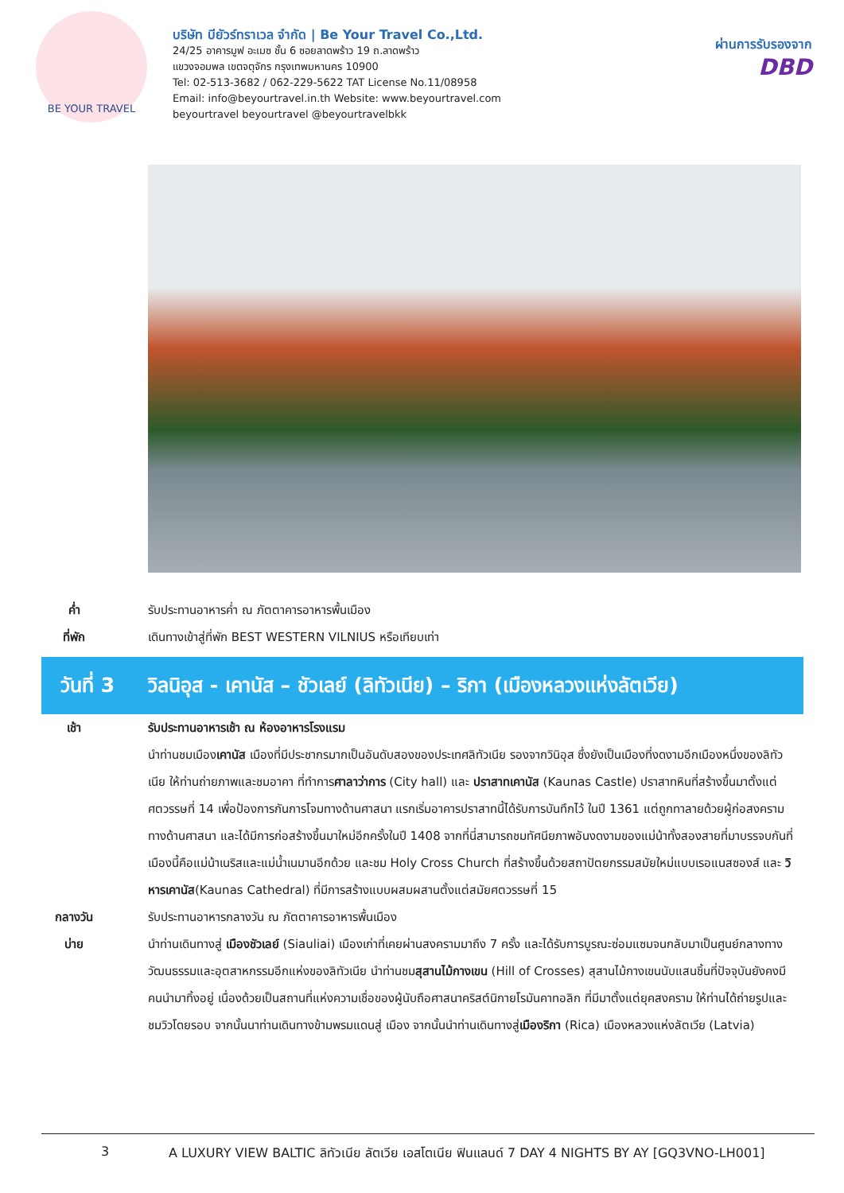BE YOUR TRAVEL
บริษัท บียัวร์ทราเวล จำกัด | Be Your Travel Co.,Ltd.
24/25 อาคารมูฟ อะเมซ ชั้น 6 ซอยลาดพร้าว 19 ถ.ลาดพร้าว
แขวงจอมพล เขตจตุจักร กรุงเทพมหานคร 10900
Tel: 02-513-3682 / 062-229-5622 TAT License No.11/08958
Email: info@beyourtravel.in.th Website: www.beyourtravel.com
beyourtravel beyourtravel @beyourtravelbkk
ผ่านการรับรองจาก
DBD
ค่ำ รับประทานอาหารค่ำ ณ ภัตตาคารอาหารพื้นเมือง
ที่พัก เดินทางเข้าสู่ที่พัก BEST WESTERN VILNIUS หรือเทียบเท่า
วันที่ 3 วิลนิอุส - เคานัส – ชัวเลย์ (ลิทัวเนีย) – ริกา (เมืองหลวงแห่งลัตเวีย)
เช้า รับประทานอาหารเช้า ณ ห้องอาหารโรงแรม
นำท่านชมเมืองเคานัส เมืองที่มีประชากรมากเป็นอันดับสองของประเทศลิทัวเนีย รองจากวินิอุส ซึ่งยังเป็นเมืองที่งดงามอีกเมืองหนึ่งของลิทัวเนีย ให้ท่านถ่ายภาพและชมอาคา ที่ทำการศาลาว่าการ (City hall) และ ปราสาทเคานัส (Kaunas Castle) ปราสาทหินที่สร้างขึ้นมาตั้งแต่ศตวรรษที่ 14 เพื่อป้องการกันการโจมทางด้านศาสนา แรกเริ่มอาคารปราสาทนี้ได้รับการบันทึกไว้ ในปี 1361 แต่ถูกทาลายด้วยผู้ก่อสงครามทางด้านศาสนา และได้มีการก่อสร้างขึ้นมาใหม่อีกครั้งในปี 1408 จากที่นี่สามารถชมทัศนียภาพอันงดงามของแม่น้าทั้งสองสายที่มาบรรจบกันที่เมืองนี้คือแม่น้าเนริสและแม่น้ำเนมานอีกด้วย และชม Holy Cross Church ที่สร้างขึ้นด้วยสถาปัตยกรรมสมัยใหม่แบบเรอแนสซองส์ และ วิหารเคานัส(Kaunas Cathedral) ที่มีการสร้างแบบผสมผสานตั้งแต่สมัยศตวรรษที่ 15
กลางวัน รับประทานอาหารกลางวัน ณ ภัตตาคารอาหารพื้นเมือง
บ่าย นำท่านเดินทางสู่ เมืองชัวเลย์ (Siauliai) เมืองเก่าที่เคยผ่านสงครามมาถึง 7 ครั้ง และได้รับการบูรณะซ่อมแซมจนกลับมาเป็นศูนย์กลางทางวัฒนธรรมและอุตสาหกรรมอีกแห่งของลิทัวเนีย นำท่านชมสุสานไม้กางเขน (Hill of Crosses) สุสานไม้กางเขนนับแสนชิ้นที่ปัจจุบันยังคงมีคนนำมาทิ้งอยู่ เนื่องด้วยเป็นสถานที่แห่งความเชื่อของผู้นับถือศาสนาคริสต์นิกายโรมันคาทอลิก ที่มีมาตั้งแต่ยุคสงคราม ให้ท่านได้ถ่ายรูปและชมวิวโดยรอบ จากนั้นนาท่านเดินทางข้ามพรมแดนสู่ เมือง จากนั้นนำท่านเดินทางสู่เมืองริกา (Rica) เมืองหลวงแห่งลัตเวีย (Latvia)
3 A LUXURY VIEW BALTIC ลิทัวเนีย ลัตเวีย เอสโตเนีย ฟินแลนด์ 7 DAY 4 NIGHTS BY AY [GQ3VNO-LH001]